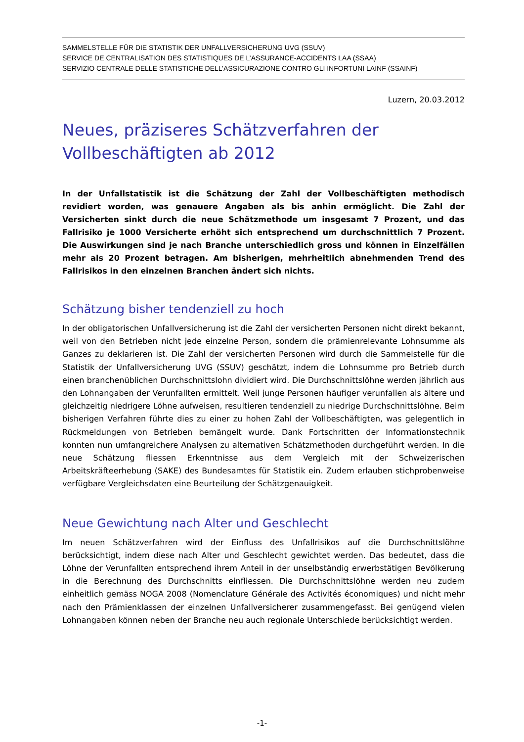SAMMELSTELLE FÜR DIE STATISTIK DER UNFALLVERSICHERUNG UVG (SSUV)
SERVICE DE CENTRALISATION DES STATISTIQUES DE L’ASSURANCE-ACCIDENTS LAA (SSAA)
SERVIZIO CENTRALE DELLE STATISTICHE DELL’ASSICURAZIONE CONTRO GLI INFORTUNI LAINF (SSAINF)
Luzern, 20.03.2012
Neues, präziseres Schätzverfahren der Vollbeschäftigten ab 2012
In der Unfallstatistik ist die Schätzung der Zahl der Vollbeschäftigten methodisch revidiert worden, was genauere Angaben als bis anhin ermöglicht. Die Zahl der Versicherten sinkt durch die neue Schätzmethode um insgesamt 7 Prozent, und das Fallrisiko je 1000 Versicherte erhöht sich entsprechend um durchschnittlich 7 Prozent. Die Auswirkungen sind je nach Branche unterschiedlich gross und können in Einzelfällen mehr als 20 Prozent betragen. Am bisherigen, mehrheitlich abnehmenden Trend des Fallrisikos in den einzelnen Branchen ändert sich nichts.
Schätzung bisher tendenziell zu hoch
In der obligatorischen Unfallversicherung ist die Zahl der versicherten Personen nicht direkt bekannt, weil von den Betrieben nicht jede einzelne Person, sondern die prämienrelevante Lohnsumme als Ganzes zu deklarieren ist. Die Zahl der versicherten Personen wird durch die Sammelstelle für die Statistik der Unfallversicherung UVG (SSUV) geschätzt, indem die Lohnsumme pro Betrieb durch einen branchenüblichen Durchschnittslohn dividiert wird. Die Durchschnittslöhne werden jährlich aus den Lohnangaben der Verunfallten ermittelt. Weil junge Personen häufiger verunfallen als ältere und gleichzeitig niedrigere Löhne aufweisen, resultieren tendenziell zu niedrige Durchschnittslöhne. Beim bisherigen Verfahren führte dies zu einer zu hohen Zahl der Vollbeschäftigten, was gelegentlich in Rückmeldungen von Betrieben bemängelt wurde. Dank Fortschritten der Informationstechnik konnten nun umfangreichere Analysen zu alternativen Schätzmethoden durchgeführt werden. In die neue Schätzung fliessen Erkenntnisse aus dem Vergleich mit der Schweizerischen Arbeitskräfteerhebung (SAKE) des Bundesamtes für Statistik ein. Zudem erlauben stichprobenweise verfügbare Vergleichsdaten eine Beurteilung der Schätzgenauigkeit.
Neue Gewichtung nach Alter und Geschlecht
Im neuen Schätzverfahren wird der Einfluss des Unfallrisikos auf die Durchschnittslöhne berücksichtigt, indem diese nach Alter und Geschlecht gewichtet werden. Das bedeutet, dass die Löhne der Verunfallten entsprechend ihrem Anteil in der unselbständig erwerbstätigen Bevölkerung in die Berechnung des Durchschnitts einfliessen. Die Durchschnittslöhne werden neu zudem einheitlich gemäss NOGA 2008 (Nomenclature Générale des Activités économiques) und nicht mehr nach den Prämienklassen der einzelnen Unfallversicherer zusammengefasst. Bei genügend vielen Lohnangaben können neben der Branche neu auch regionale Unterschiede berücksichtigt werden.
-1-